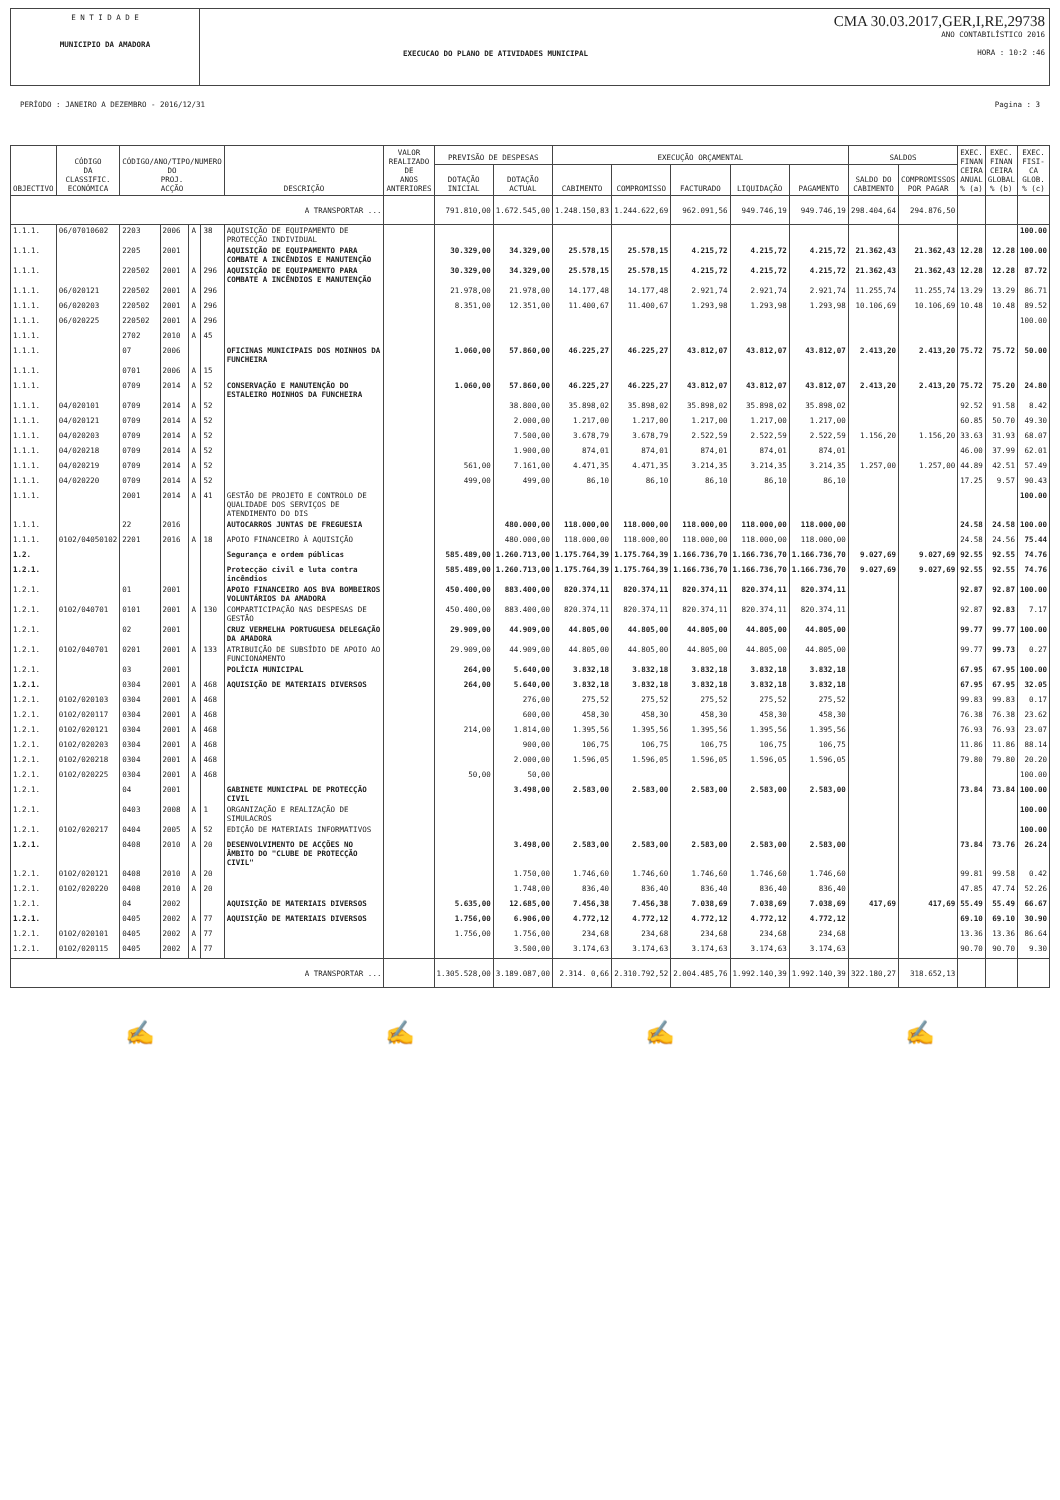E N T I D A D E
MUNICIPIO DA AMADORA
EXECUCAO DO PLANO DE ATIVIDADES MUNICIPAL
CMA 30.03.2017,GER,I,RE,29738
ANO CONTABILÍSTICO 2016
HORA : 10:2 :46
PERÍODO : JANEIRO A DEZEMBRO - 2016/12/31 Pagina : 3
| OBJECTIVO | CÓDIGO DA CLASSIFIC. ECONÓMICA | CÓDIGO/ANO/TIPO/NUMERO DO PROJ. ACÇÃO | | | | DESCRIÇÃO | VALOR REALIZADO DE ANOS ANTERIORES | PREVISÃO DE DESPESAS | | EXECUÇÃO ORÇAMENTAL | | | | | SALDOS | | EXEC. FINAN CEIRA ANUAL % (a) | EXEC. FINAN CEIRA GLOBAL % (b) | EXEC. FISI- CA GLOB. % (c) |
| --- | --- | --- | --- | --- | --- | --- | --- | --- | --- | --- | --- | --- | --- | --- | --- | --- | --- | --- | --- |
| | | | | | | | | DOTAÇÃO INICIAL | DOTAÇÃO ACTUAL | CABIMENTO | COMPROMISSO | FACTURADO | LIQUIDAÇÃO | PAGAMENTO | SALDO DO CABIMENTO | COMPROMISSOS POR PAGAR | | | |
| A TRANSPORTAR ... | | | | | | | | 791.810,00 | 1.672.545,00 | 1.248.150,83 | 1.244.622,69 | 962.091,56 | 949.746,19 | 949.746,19 | 298.404,64 | 294.876,50 | | | |
| 1.1.1. | 06/07010602 | 2203 | 2006 | A | 38 | AQUISIÇÃO DE EQUIPAMENTO DE PROTECÇÃO INDIVIDUAL | | | | | | | | | | | | | 100.00 |
| 1.1.1. | | 2205 | 2001 | | | AQUISIÇÃO DE EQUIPAMENTO PARA COMBATE A INCÊNDIOS E MANUTENÇÃO | | 30.329,00 | 34.329,00 | 25.578,15 | 25.578,15 | 4.215,72 | 4.215,72 | 4.215,72 | 21.362,43 | 21.362,43 | 12.28 | 12.28 | 100.00 |
| 1.1.1. | | 220502 | 2001 | A | 296 | AQUISIÇÃO DE EQUIPAMENTO PARA COMBATE A INCÊNDIOS E MANUTENÇÃO | | 30.329,00 | 34.329,00 | 25.578,15 | 25.578,15 | 4.215,72 | 4.215,72 | 4.215,72 | 21.362,43 | 21.362,43 | 12.28 | 12.28 | 87.72 |
| 1.1.1. | 06/020121 | 220502 | 2001 | A | 296 | | | 21.978,00 | 21.978,00 | 14.177,48 | 14.177,48 | 2.921,74 | 2.921,74 | 2.921,74 | 11.255,74 | 11.255,74 | 13.29 | 13.29 | 86.71 |
| 1.1.1. | 06/020203 | 220502 | 2001 | A | 296 | | | 8.351,00 | 12.351,00 | 11.400,67 | 11.400,67 | 1.293,98 | 1.293,98 | 1.293,98 | 10.106,69 | 10.106,69 | 10.48 | 10.48 | 89.52 |
| 1.1.1. | 06/020225 | 220502 | 2001 | A | 296 | | | | | | | | | | | | | | 100.00 |
| 1.1.1. | | 2702 | 2010 | A | 45 | | | | | | | | | | | | | | |
| 1.1.1. | | 07 | 2006 | | | OFICINAS MUNICIPAIS DOS MOINHOS DA FUNCHEIRA | | 1.060,00 | 57.860,00 | 46.225,27 | 46.225,27 | 43.812,07 | 43.812,07 | 43.812,07 | 2.413,20 | 2.413,20 | 75.72 | 75.72 | 50.00 |
| 1.1.1. | | 0701 | 2006 | A | 15 | | | | | | | | | | | | | | |
| 1.1.1. | | 0709 | 2014 | A | 52 | CONSERVAÇÃO E MANUTENÇÃO DO ESTALEIRO MOINHOS DA FUNCHEIRA | | 1.060,00 | 57.860,00 | 46.225,27 | 46.225,27 | 43.812,07 | 43.812,07 | 43.812,07 | 2.413,20 | 2.413,20 | 75.72 | 75.20 | 24.80 |
| 1.1.1. | 04/020101 | 0709 | 2014 | A | 52 | | | | 38.800,00 | 35.898,02 | 35.898,02 | 35.898,02 | 35.898,02 | 35.898,02 | | | 92.52 | 91.58 | 8.42 |
| 1.1.1. | 04/020121 | 0709 | 2014 | A | 52 | | | | 2.000,00 | 1.217,00 | 1.217,00 | 1.217,00 | 1.217,00 | 1.217,00 | | | 60.85 | 50.70 | 49.30 |
| 1.1.1. | 04/020203 | 0709 | 2014 | A | 52 | | | | 7.500,00 | 3.678,79 | 3.678,79 | 2.522,59 | 2.522,59 | 2.522,59 | 1.156,20 | 1.156,20 | 33.63 | 31.93 | 68.07 |
| 1.1.1. | 04/020218 | 0709 | 2014 | A | 52 | | | | 1.900,00 | 874,01 | 874,01 | 874,01 | 874,01 | 874,01 | | | 46.00 | 37.99 | 62.01 |
| 1.1.1. | 04/020219 | 0709 | 2014 | A | 52 | | | 561,00 | 7.161,00 | 4.471,35 | 4.471,35 | 3.214,35 | 3.214,35 | 3.214,35 | 1.257,00 | 1.257,00 | 44.89 | 42.51 | 57.49 |
| 1.1.1. | 04/020220 | 0709 | 2014 | A | 52 | | | 499,00 | 499,00 | 86,10 | 86,10 | 86,10 | 86,10 | 86,10 | | | 17.25 | 9.57 | 90.43 |
| 1.1.1. | | 2001 | 2014 | A | 41 | GESTÃO DE PROJETO E CONTROLO DE QUALIDADE DOS SERVIÇOS DE ATENDIMENTO DO DIS | | | | | | | | | | | | | 100.00 |
| 1.1.1. | | 22 | 2016 | | | AUTOCARROS JUNTAS DE FREGUESIA | | | 480.000,00 | 118.000,00 | 118.000,00 | 118.000,00 | 118.000,00 | 118.000,00 | | | 24.58 | 24.58 | 100.00 |
| 1.1.1. | 0102/04050102 | 2201 | 2016 | A | 18 | APOIO FINANCEIRO À AQUISIÇÃO | | | 480.000,00 | 118.000,00 | 118.000,00 | 118.000,00 | 118.000,00 | 118.000,00 | | | 24.58 | 24.56 | 75.44 |
| 1.2. | | | | | | Segurança e ordem públicas | | 585.489,00 | 1.260.713,00 | 1.175.764,39 | 1.175.764,39 | 1.166.736,70 | 1.166.736,70 | 1.166.736,70 | 9.027,69 | 9.027,69 | 92.55 | 92.55 | 74.76 |
| 1.2.1. | | | | | | Protecção civil e luta contra incêndios | | 585.489,00 | 1.260.713,00 | 1.175.764,39 | 1.175.764,39 | 1.166.736,70 | 1.166.736,70 | 1.166.736,70 | 9.027,69 | 9.027,69 | 92.55 | 92.55 | 74.76 |
| 1.2.1. | | 01 | 2001 | | | APOIO FINANCEIRO AOS BVA BOMBEIROS VOLUNTÁRIOS DA AMADORA | | 450.400,00 | 883.400,00 | 820.374,11 | 820.374,11 | 820.374,11 | 820.374,11 | 820.374,11 | | | 92.87 | 92.87 | 100.00 |
| 1.2.1. | 0102/040701 | 0101 | 2001 | A | 130 | COMPARTICIPAÇÃO NAS DESPESAS DE GESTÃO | | 450.400,00 | 883.400,00 | 820.374,11 | 820.374,11 | 820.374,11 | 820.374,11 | 820.374,11 | | | 92.87 | 92.83 | 7.17 |
| 1.2.1. | | 02 | 2001 | | | CRUZ VERMELHA PORTUGUESA DELEGAÇÃO DA AMADORA | | 29.909,00 | 44.909,00 | 44.805,00 | 44.805,00 | 44.805,00 | 44.805,00 | 44.805,00 | | | 99.77 | 99.77 | 100.00 |
| 1.2.1. | 0102/040701 | 0201 | 2001 | A | 133 | ATRIBUIÇÃO DE SUBSÍDIO DE APOIO AO FUNCIONAMENTO | | 29.909,00 | 44.909,00 | 44.805,00 | 44.805,00 | 44.805,00 | 44.805,00 | 44.805,00 | | | 99.77 | 99.73 | 0.27 |
| 1.2.1. | | 03 | 2001 | | | POLÍCIA MUNICIPAL | | 264,00 | 5.640,00 | 3.832,18 | 3.832,18 | 3.832,18 | 3.832,18 | 3.832,18 | | | 67.95 | 67.95 | 100.00 |
| 1.2.1. | | 0304 | 2001 | A | 468 | AQUISIÇÃO DE MATERIAIS DIVERSOS | | 264,00 | 5.640,00 | 3.832,18 | 3.832,18 | 3.832,18 | 3.832,18 | 3.832,18 | | | 67.95 | 67.95 | 32.05 |
| 1.2.1. | 0102/020103 | 0304 | 2001 | A | 468 | | | | 276,00 | 275,52 | 275,52 | 275,52 | 275,52 | 275,52 | | | 99.83 | 99.83 | 0.17 |
| 1.2.1. | 0102/020117 | 0304 | 2001 | A | 468 | | | | 600,00 | 458,30 | 458,30 | 458,30 | 458,30 | 458,30 | | | 76.38 | 76.38 | 23.62 |
| 1.2.1. | 0102/020121 | 0304 | 2001 | A | 468 | | | 214,00 | 1.814,00 | 1.395,56 | 1.395,56 | 1.395,56 | 1.395,56 | 1.395,56 | | | 76.93 | 76.93 | 23.07 |
| 1.2.1. | 0102/020203 | 0304 | 2001 | A | 468 | | | | 900,00 | 106,75 | 106,75 | 106,75 | 106,75 | 106,75 | | | 11.86 | 11.86 | 88.14 |
| 1.2.1. | 0102/020218 | 0304 | 2001 | A | 468 | | | | 2.000,00 | 1.596,05 | 1.596,05 | 1.596,05 | 1.596,05 | 1.596,05 | | | 79.80 | 79.80 | 20.20 |
| 1.2.1. | 0102/020225 | 0304 | 2001 | A | 468 | | | 50,00 | 50,00 | | | | | | | | | | 100.00 |
| 1.2.1. | | 04 | 2001 | | | GABINETE MUNICIPAL DE PROTECÇÃO CIVIL | | | 3.498,00 | 2.583,00 | 2.583,00 | 2.583,00 | 2.583,00 | 2.583,00 | | | 73.84 | 73.84 | 100.00 |
| 1.2.1. | | 0403 | 2008 | A | 1 | ORGANIZAÇÃO E REALIZAÇÃO DE SIMULACROS | | | | | | | | | | | | | 100.00 |
| 1.2.1. | 0102/020217 | 0404 | 2005 | A | 52 | EDIÇÃO DE MATERIAIS INFORMATIVOS | | | | | | | | | | | | | 100.00 |
| 1.2.1. | | 0408 | 2010 | A | 20 | DESENVOLVIMENTO DE ACÇÕES NO ÂMBITO DO "CLUBE DE PROTECÇÃO CIVIL" | | | 3.498,00 | 2.583,00 | 2.583,00 | 2.583,00 | 2.583,00 | 2.583,00 | | | 73.84 | 73.76 | 26.24 |
| 1.2.1. | 0102/020121 | 0408 | 2010 | A | 20 | | | | 1.750,00 | 1.746,60 | 1.746,60 | 1.746,60 | 1.746,60 | 1.746,60 | | | 99.81 | 99.58 | 0.42 |
| 1.2.1. | 0102/020220 | 0408 | 2010 | A | 20 | | | | 1.748,00 | 836,40 | 836,40 | 836,40 | 836,40 | 836,40 | | | 47.85 | 47.74 | 52.26 |
| 1.2.1. | | 04 | 2002 | | | AQUISIÇÃO DE MATERIAIS DIVERSOS | | 5.635,00 | 12.685,00 | 7.456,38 | 7.456,38 | 7.038,69 | 7.038,69 | 7.038,69 | 417,69 | 417,69 | 55.49 | 55.49 | 66.67 |
| 1.2.1. | | 0405 | 2002 | A | 77 | AQUISIÇÃO DE MATERIAIS DIVERSOS | | 1.756,00 | 6.906,00 | 4.772,12 | 4.772,12 | 4.772,12 | 4.772,12 | 4.772,12 | | | 69.10 | 69.10 | 30.90 |
| 1.2.1. | 0102/020101 | 0405 | 2002 | A | 77 | | | 1.756,00 | 1.756,00 | 234,68 | 234,68 | 234,68 | 234,68 | 234,68 | | | 13.36 | 13.36 | 86.64 |
| 1.2.1. | 0102/020115 | 0405 | 2002 | A | 77 | | | | 3.500,00 | 3.174,63 | 3.174,63 | 3.174,63 | 3.174,63 | 3.174,63 | | | 90.70 | 90.70 | 9.30 |
| A TRANSPORTAR ... | | | | | | | | 1.305.528,00 | 3.189.087,00 | 2.314. 0,66 | 2.310.792,52 | 2.004.485,76 | 1.992.140,39 | 1.992.140,39 | 322.180,27 | 318.652,13 | | | |
✍ ✍ ✍ ✍